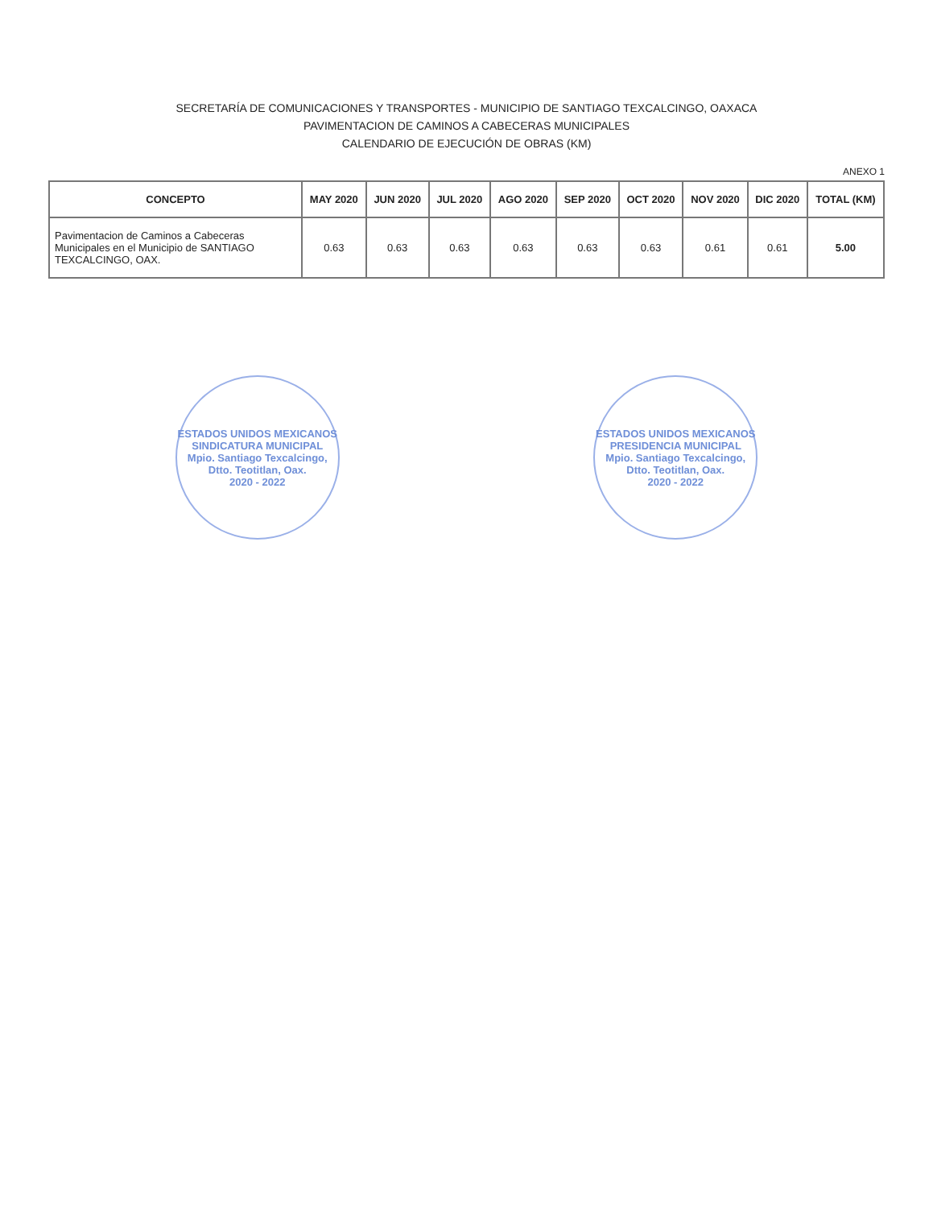SECRETARÍA DE COMUNICACIONES Y TRANSPORTES - MUNICIPIO DE SANTIAGO TEXCALCINGO, OAXACA
PAVIMENTACION DE CAMINOS A CABECERAS MUNICIPALES
CALENDARIO DE EJECUCIÓN DE OBRAS (KM)
ANEXO 1
| CONCEPTO | MAY 2020 | JUN 2020 | JUL 2020 | AGO 2020 | SEP 2020 | OCT 2020 | NOV 2020 | DIC 2020 | TOTAL (KM) |
| --- | --- | --- | --- | --- | --- | --- | --- | --- | --- |
| Pavimentacion de Caminos a Cabeceras Municipales en el Municipio de SANTIAGO TEXCALCINGO, OAX. | 0.63 | 0.63 | 0.63 | 0.63 | 0.63 | 0.63 | 0.61 | 0.61 | 5.00 |
ESTADOS UNIDOS MEXICANOS
SINDICATURA MUNICIPAL
Mpio. Santiago Texcalcingo, Dtto. Teotitlan, Oax.
2020 - 2022
ESTADOS UNIDOS MEXICANOS
PRESIDENCIA MUNICIPAL
Mpio. Santiago Texcalcingo, Dtto. Teotitlan, Oax.
2020 - 2022